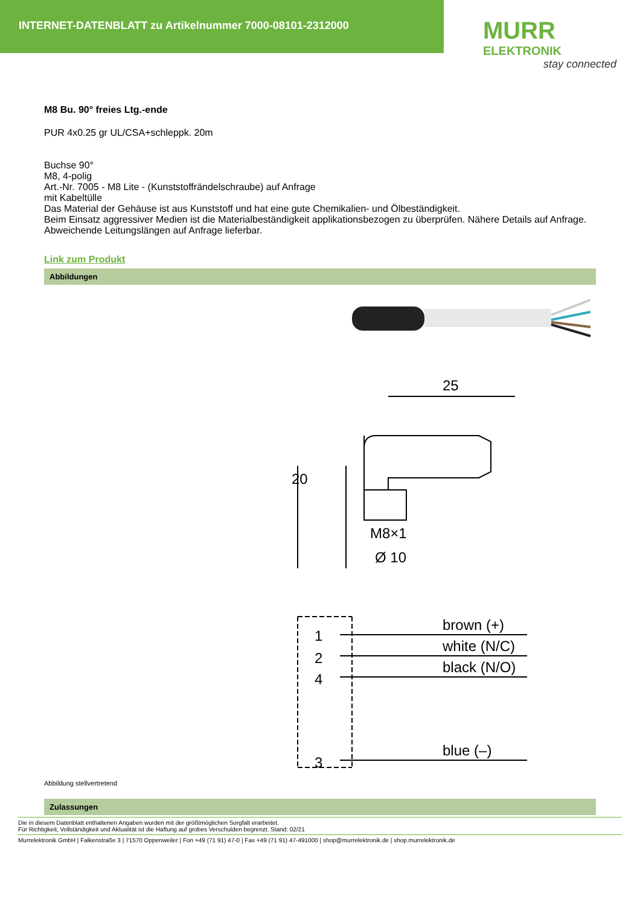INTERNET-DATENBLATT zu Artikelnummer 7000-08101-2312000
MURR
ELEKTRONIK
stay connected
M8 Bu. 90° freies Ltg.-ende
PUR 4x0.25 gr UL/CSA+schleppk. 20m
Buchse 90°
M8, 4-polig
Art.-Nr. 7005 - M8 Lite - (Kunststoffrändelschraube) auf Anfrage
mit Kabeltülle
Das Material der Gehäuse ist aus Kunststoff und hat eine gute Chemikalien- und Ölbeständigkeit.
Beim Einsatz aggressiver Medien ist die Materialbeständigkeit applikationsbezogen zu überprüfen. Nähere Details auf Anfrage.
Abweichende Leitungslängen auf Anfrage lieferbar.
Link zum Produkt
Abbildungen
25
20
M8×1
Ø 10
1
2
4
3
brown (+)
white (N/C)
black (N/O)
blue (–)
Abbildung stellvertretend
Zulassungen
Die in diesem Datenblatt enthaltenen Angaben wurden mit der größtmöglichen Sorgfalt erarbeitet.
Für Richtigkeit, Vollständigkeit und Aktualität ist die Haftung auf grobes Verschulden begrenzt. Stand: 02/21
Murrelektronik GmbH | Falkenstraße 3 | 71570 Oppenweiler | Fon +49 (71 91) 47-0 | Fax +49 (71 91) 47-491000 | shop@murrelektronik.de | shop.murrelektronik.de